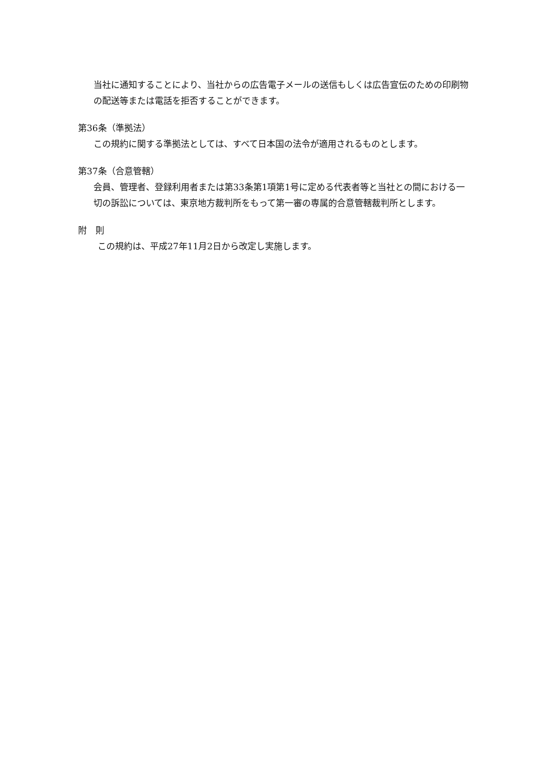当社に通知することにより、当社からの広告電子メールの送信もしくは広告宣伝のための印刷物の配送等または電話を拒否することができます。
第36条（準拠法）
この規約に関する準拠法としては、すべて日本国の法令が適用されるものとします。
第37条（合意管轄）
会員、管理者、登録利用者または第33条第1項第1号に定める代表者等と当社との間における一切の訴訟については、東京地方裁判所をもって第一審の専属的合意管轄裁判所とします。
附　則
この規約は、平成27年11月2日から改定し実施します。